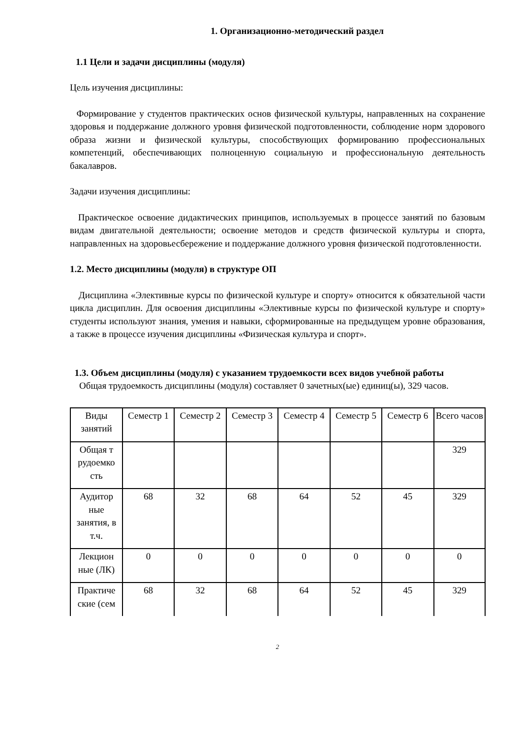1. Организационно-методический раздел
1.1 Цели и задачи дисциплины (модуля)
Цель изучения дисциплины:
Формирование у студентов практических основ физической культуры, направленных на сохранение здоровья и поддержание должного уровня физической подготовленности, соблюдение норм здорового образа жизни и физической культуры, способствующих формированию профессиональных компетенций, обеспечивающих полноценную социальную и профессиональную деятельность бакалавров.
Задачи изучения дисциплины:
Практическое освоение дидактических принципов, используемых в процессе занятий по базовым видам двигательной деятельности; освоение методов и средств физической культуры и спорта, направленных на здоровьесбережение и поддержание должного уровня физической подготовленности.
1.2. Место дисциплины (модуля) в структуре ОП
Дисциплина «Элективные курсы по физической культуре и спорту» относится к обязательной части цикла дисциплин. Для освоения дисциплины «Элективные курсы по физической культуре и спорту» студенты используют знания, умения и навыки, сформированные на предыдущем уровне образования, а также в процессе изучения дисциплины «Физическая культура и спорт».
1.3. Объем дисциплины (модуля) с указанием трудоемкости всех видов учебной работы
Общая трудоемкость дисциплины (модуля) составляет 0 зачетных(ые) единиц(ы), 329 часов.
| Виды занятий | Семестр 1 | Семестр 2 | Семестр 3 | Семестр 4 | Семестр 5 | Семестр 6 | Всего часов |
| Общая т рудоемко сть | | | | | | | 329 |
| Аудитор ные занятия, в т.ч. | 68 | 32 | 68 | 64 | 52 | 45 | 329 |
| Лекцион ные (ЛК) | 0 | 0 | 0 | 0 | 0 | 0 | 0 |
| Практиче ские (сем | 68 | 32 | 68 | 64 | 52 | 45 | 329 |
2